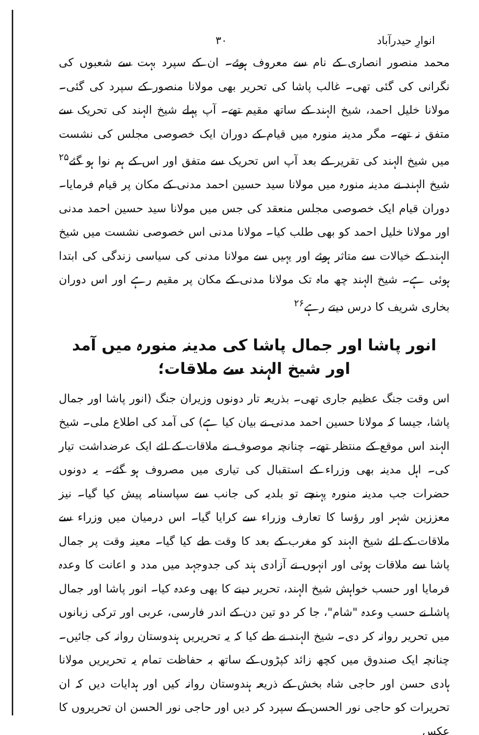انوارِ حیدرآباد ۳۰
محمد منصور انصاری کے نام سے معروف ہوئے۔ ان کے سپرد بہت سے شعبوں کی نگرانی کی گئی تھی۔ غالب پاشا کی تحریر بھی مولانا منصور کے سپرد کی گئی۔ مولانا خلیل احمد، شیخ الہند کے ساتھ مقیم تھے۔ آپ پہلے شیخ الہند کی تحریک سے متفق نہ تھے۔ مگر مدینہ منورہ میں قیام کے دوران ایک خصوصی مجلس کی نشست میں شیخ الہند کی تقریر کے بعد آپ اس تحریک سے متفق اور اس کے ہم نوا ہو گئے<sup>۲۵</sup> شیخ الہند نے مدینہ منورہ میں مولانا سید حسین احمد مدنی کے مکان پر قیام فرمایا۔ دوران قیام ایک خصوصی مجلس منعقد کی جس میں مولانا سید حسین احمد مدنی اور مولانا خلیل احمد کو بھی طلب کیا۔ مولانا مدنی اس خصوصی نشست میں شیخ الہند کے خیالات سے متاثر ہوئے اور یہیں سے مولانا مدنی کی سیاسی زندگی کی ابتدا ہوئی ہے۔ شیخ الہند چھ ماہ تک مولانا مدنی کے مکان پر مقیم رہے اور اس دوران بخاری شریف کا درس دیتے رہے<sup>۲۶</sup>
انور پاشا اور جمال پاشا کی مدینہ منورہ میں آمد اور شیخ الہند سے ملاقات؛
اس وقت جنگ عظیم جاری تھی۔ بذریعہ تار دونوں وزیران جنگ (انور پاشا اور جمال پاشا، جیسا کہ مولانا حسین احمد مدنی نے بیان کیا ہے) کی آمد کی اطلاع ملی۔ شیخ الہند اس موقع کے منتظر تھے۔ چنانچہ موصوف نے ملاقات کے لئے ایک عرضداشت تیار کی۔ اہل مدینہ بھی وزراء کے استقبال کی تیاری میں مصروف ہو گئے۔ یہ دونوں حضرات جب مدینہ منورہ پہنچے تو بلدیہ کی جانب سے سپاسنامہ پیش کیا گیا۔ نیز معززین شہر اور رؤسا کا تعارف وزراء سے کرایا گیا۔ اس درمیان میں وزراء سے ملاقات کے لئے شیخ الہند کو مغرب کے بعد کا وقت طے کیا گیا۔ معینہ وقت پر جمال پاشا سے ملاقات ہوئی اور انہوں نے آزادی ہند کی جدوجہد میں مدد و اعانت کا وعدہ فرمایا اور حسب خواہش شیخ الہند، تحریر دینے کا بھی وعدہ کیا۔ انور پاشا اور جمال پاشا نے حسب وعدہ "شام"، جا کر دو تین دن کے اندر فارسی، عربی اور ترکی زبانوں میں تحریر روانہ کر دی۔ شیخ الہند نے طے کیا کہ یہ تحریریں ہندوستان روانہ کی جائیں۔ چنانچہ ایک صندوق میں کچھ زائد کپڑوں کے ساتھ بہ حفاظت تمام یہ تحریریں مولانا ہادی حسن اور حاجی شاہ بخش کے ذریعہ ہندوستان روانہ کیں اور ہدایات دیں کہ ان تحریرات کو حاجی نور الحسن کے سپرد کر دیں اور حاجی نور الحسن ان تحریروں کا عکس